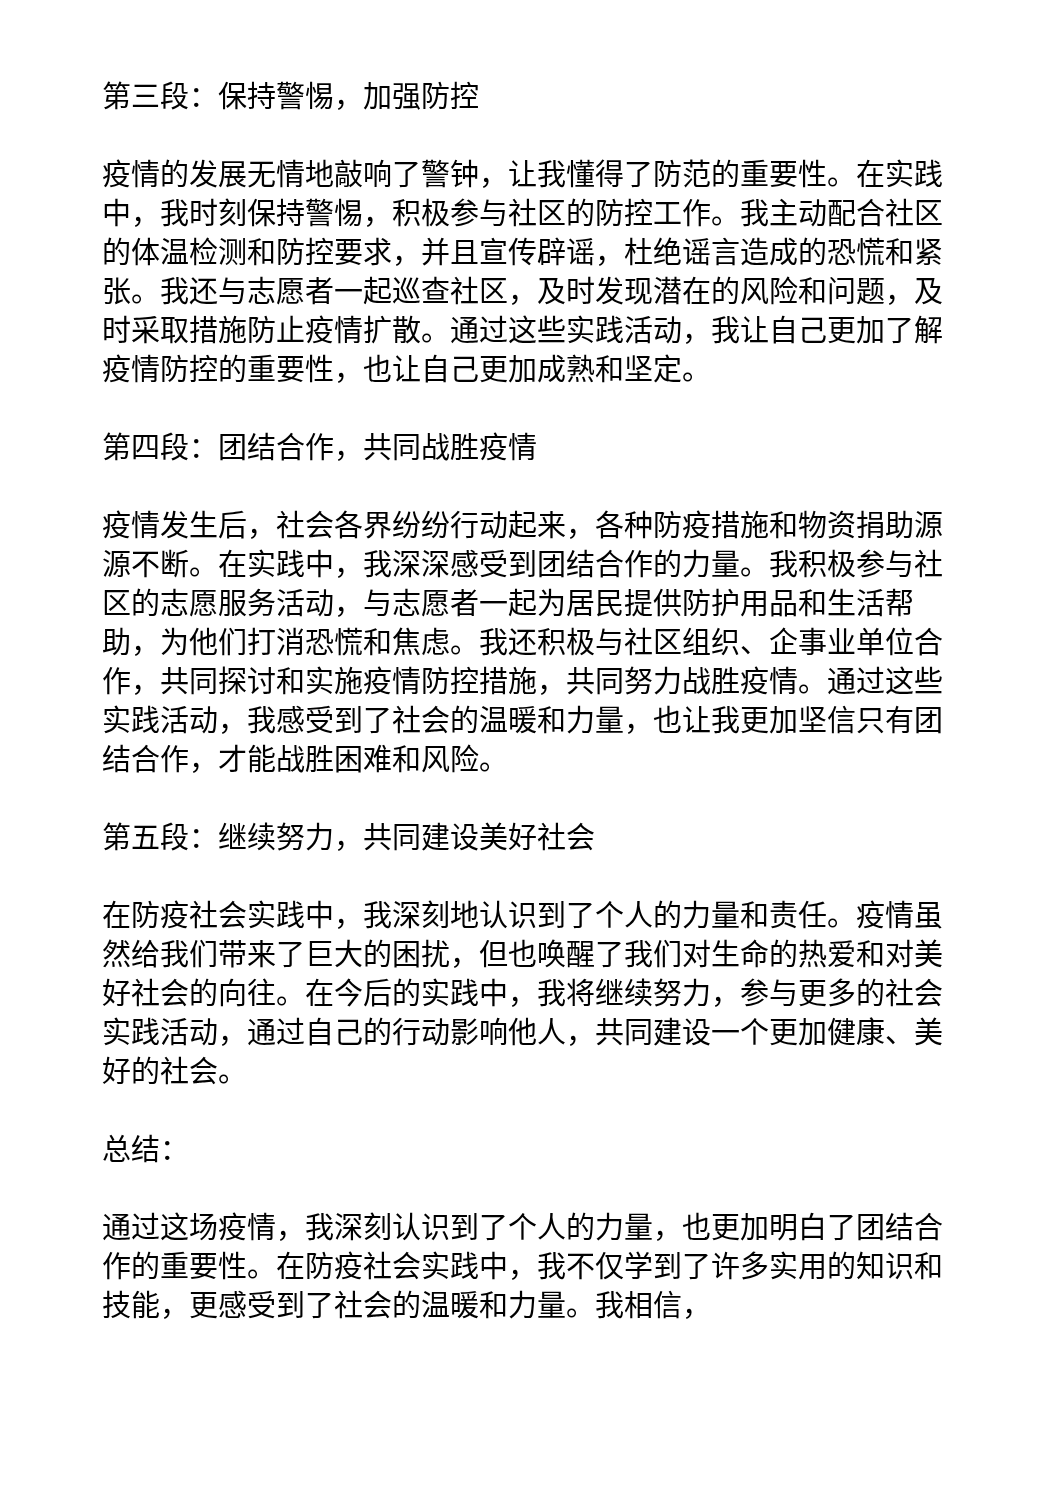第三段：保持警惕，加强防控
疫情的发展无情地敲响了警钟，让我懂得了防范的重要性。在实践中，我时刻保持警惕，积极参与社区的防控工作。我主动配合社区的体温检测和防控要求，并且宣传辟谣，杜绝谣言造成的恐慌和紧张。我还与志愿者一起巡查社区，及时发现潜在的风险和问题，及时采取措施防止疫情扩散。通过这些实践活动，我让自己更加了解疫情防控的重要性，也让自己更加成熟和坚定。
第四段：团结合作，共同战胜疫情
疫情发生后，社会各界纷纷行动起来，各种防疫措施和物资捐助源源不断。在实践中，我深深感受到团结合作的力量。我积极参与社区的志愿服务活动，与志愿者一起为居民提供防护用品和生活帮助，为他们打消恐慌和焦虑。我还积极与社区组织、企事业单位合作，共同探讨和实施疫情防控措施，共同努力战胜疫情。通过这些实践活动，我感受到了社会的温暖和力量，也让我更加坚信只有团结合作，才能战胜困难和风险。
第五段：继续努力，共同建设美好社会
在防疫社会实践中，我深刻地认识到了个人的力量和责任。疫情虽然给我们带来了巨大的困扰，但也唤醒了我们对生命的热爱和对美好社会的向往。在今后的实践中，我将继续努力，参与更多的社会实践活动，通过自己的行动影响他人，共同建设一个更加健康、美好的社会。
总结：
通过这场疫情，我深刻认识到了个人的力量，也更加明白了团结合作的重要性。在防疫社会实践中，我不仅学到了许多实用的知识和技能，更感受到了社会的温暖和力量。我相信，